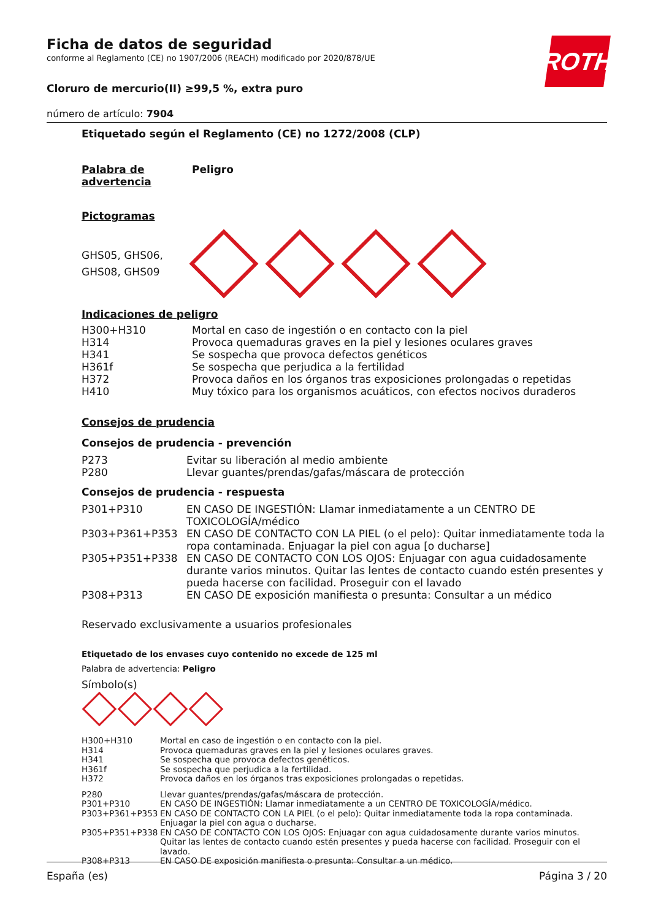ROTH
Ficha de datos de seguridad
conforme al Reglamento (CE) no 1907/2006 (REACH) modificado por 2020/878/UE
Cloruro de mercurio(II) ≥99,5 %, extra puro
número de artículo: 7904
Etiquetado según el Reglamento (CE) no 1272/2008 (CLP)
| Palabra de advertencia | Peligro |
Pictogramas
GHS05, GHS06,
GHS08, GHS09
Indicaciones de peligro
| H300+H310 | Mortal en caso de ingestión o en contacto con la piel |
| H314 | Provoca quemaduras graves en la piel y lesiones oculares graves |
| H341 | Se sospecha que provoca defectos genéticos |
| H361f | Se sospecha que perjudica a la fertilidad |
| H372 | Provoca daños en los órganos tras exposiciones prolongadas o repetidas |
| H410 | Muy tóxico para los organismos acuáticos, con efectos nocivos duraderos |
Consejos de prudencia
Consejos de prudencia - prevención
| P273 | Evitar su liberación al medio ambiente |
| P280 | Llevar guantes/prendas/gafas/máscara de protección |
Consejos de prudencia - respuesta
| P301+P310 | EN CASO DE INGESTIÓN: Llamar inmediatamente a un CENTRO DE TOXICOLOGÍA/médico |
| P303+P361+P353 | EN CASO DE CONTACTO CON LA PIEL (o el pelo): Quitar inmediatamente toda la ropa contaminada. Enjuagar la piel con agua [o ducharse] |
| P305+P351+P338 | EN CASO DE CONTACTO CON LOS OJOS: Enjuagar con agua cuidadosamente durante varios minutos. Quitar las lentes de contacto cuando estén presentes y pueda hacerse con facilidad. Proseguir con el lavado |
| P308+P313 | EN CASO DE exposición manifiesta o presunta: Consultar a un médico |
Reservado exclusivamente a usuarios profesionales
Etiquetado de los envases cuyo contenido no excede de 125 ml
Palabra de advertencia: Peligro
Símbolo(s)
| H300+H310 | Mortal en caso de ingestión o en contacto con la piel. |
| H314 | Provoca quemaduras graves en la piel y lesiones oculares graves. |
| H341 | Se sospecha que provoca defectos genéticos. |
| H361f | Se sospecha que perjudica a la fertilidad. |
| H372 | Provoca daños en los órganos tras exposiciones prolongadas o repetidas. |
| P280 | Llevar guantes/prendas/gafas/máscara de protección. |
| P301+P310 | EN CASO DE INGESTIÓN: Llamar inmediatamente a un CENTRO DE TOXICOLOGÍA/médico. |
| P303+P361+P353 | EN CASO DE CONTACTO CON LA PIEL (o el pelo): Quitar inmediatamente toda la ropa contaminada. Enjuagar la piel con agua o ducharse. |
| P305+P351+P338 | EN CASO DE CONTACTO CON LOS OJOS: Enjuagar con agua cuidadosamente durante varios minutos. Quitar las lentes de contacto cuando estén presentes y pueda hacerse con facilidad. Proseguir con el lavado. |
| P308+P313 | EN CASO DE exposición manifiesta o presunta: Consultar a un médico. |
España (es) Página 3 / 20